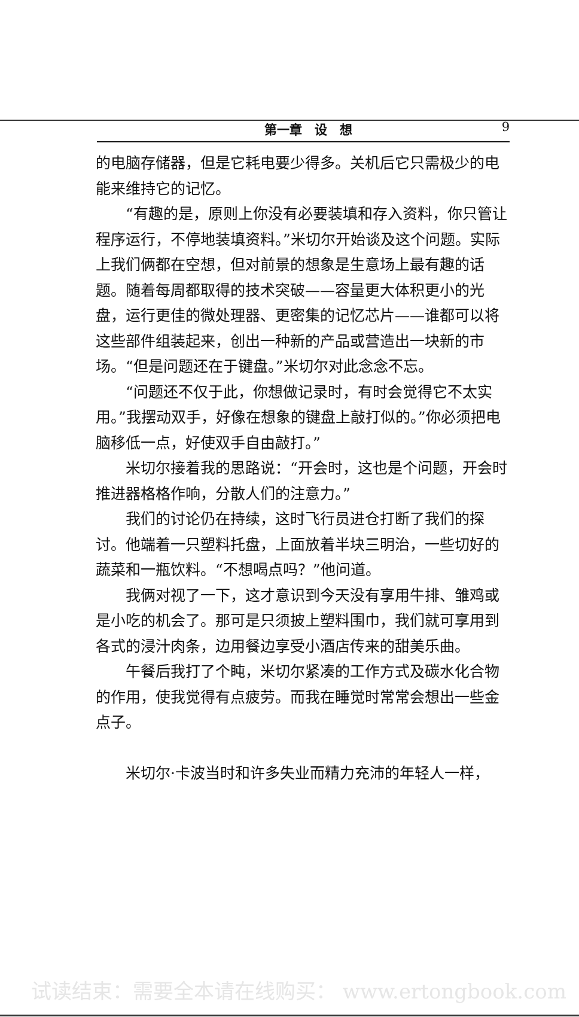第一章　设　想 9
的电脑存储器，但是它耗电要少得多。关机后它只需极少的电能来维持它的记忆。
“有趣的是，原则上你没有必要装填和存入资料，你只管让程序运行，不停地装填资料。”米切尔开始谈及这个问题。实际上我们俩都在空想，但对前景的想象是生意场上最有趣的话题。随着每周都取得的技术突破——容量更大体积更小的光盘，运行更佳的微处理器、更密集的记忆芯片——谁都可以将这些部件组装起来，创出一种新的产品或营造出一块新的市场。“但是问题还在于键盘。”米切尔对此念念不忘。
“问题还不仅于此，你想做记录时，有时会觉得它不太实用。”我摆动双手，好像在想象的键盘上敲打似的。”你必须把电脑移低一点，好使双手自由敲打。”
米切尔接着我的思路说：“开会时，这也是个问题，开会时推进器格格作响，分散人们的注意力。”
我们的讨论仍在持续，这时飞行员进仓打断了我们的探讨。他端着一只塑料托盘，上面放着半块三明治，一些切好的蔬菜和一瓶饮料。“不想喝点吗？”他问道。
我俩对视了一下，这才意识到今天没有享用牛排、雏鸡或是小吃的机会了。那可是只须披上塑料围巾，我们就可享用到各式的浸汁肉条，边用餐边享受小酒店传来的甜美乐曲。
午餐后我打了个盹，米切尔紧凑的工作方式及碳水化合物的作用，使我觉得有点疲劳。而我在睡觉时常常会想出一些金点子。
米切尔·卡波当时和许多失业而精力充沛的年轻人一样，
试读结束：需要全本请在线购买： www.ertongbook.com